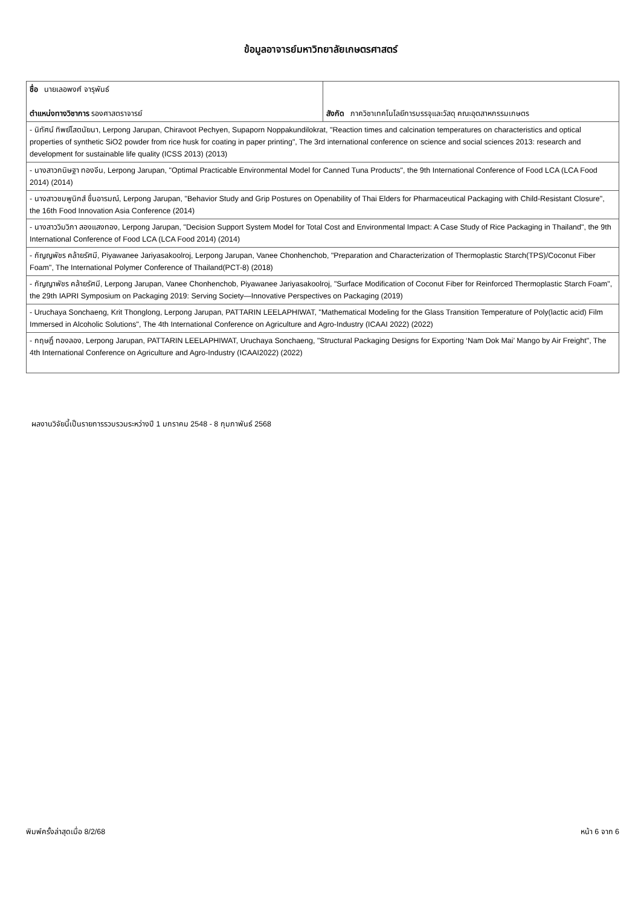ข้อมูลอาจารย์มหาวิทยาลัยเกษตรศาสตร์
| ชื่อ นายเลอพงศ์ จารุพันธ์ ตำแหน่งทางวิชาการ รองศาสตราจารย์ | สังกัด ภาควิชาเทคโนโลยีการบรรจุและวัสดุ คณะอุตสาหกรรมเกษตร |
| - นิทัศน์ ทิพย์โสตนัยนา, Lerpong Jarupan, Chiravoot Pechyen, Supaporn Noppakundilokrat, "Reaction times and calcination temperatures on characteristics and optical properties of synthetic SiO2 powder from rice husk for coating in paper printing", The 3rd international conference on science and social sciences 2013: research and development for sustainable life quality (ICSS 2013) (2013) | |
| - นางสาวกนิษฐา ทองจีน, Lerpong Jarupan, "Optimal Practicable Environmental Model for Canned Tuna Products", the 9th International Conference of Food LCA (LCA Food 2014) (2014) | |
| - นางสาวชมพูนิกส์ ชื่นอารมณ์, Lerpong Jarupan, "Behavior Study and Grip Postures on Openability of Thai Elders for Pharmaceutical Packaging with Child-Resistant Closure", the 16th Food Innovation Asia Conference (2014) | |
| - นางสาววิมวิภา สองแสงทอง, Lerpong Jarupan, "Decision Support System Model for Total Cost and Environmental Impact: A Case Study of Rice Packaging in Thailand", the 9th International Conference of Food LCA (LCA Food 2014) (2014) | |
| - กัญญพัชร คล้ายรัศมี, Piyawanee Jariyasakoolroj, Lerpong Jarupan, Vanee Chonhenchob, "Preparation and Characterization of Thermoplastic Starch(TPS)/Coconut Fiber Foam", The International Polymer Conference of Thailand(PCT-8) (2018) | |
| - กัญญาพัชร คล้ายรัศมี, Lerpong Jarupan, Vanee Chonhenchob, Piyawanee Jariyasakoolroj, "Surface Modification of Coconut Fiber for Reinforced Thermoplastic Starch Foam", the 29th IAPRI Symposium on Packaging 2019: Serving Society—Innovative Perspectives on Packaging (2019) | |
| - Uruchaya Sonchaeng, Krit Thonglong, Lerpong Jarupan, PATTARIN LEELAPHIWAT, "Mathematical Modeling for the Glass Transition Temperature of Poly(lactic acid) Film Immersed in Alcoholic Solutions", The 4th International Conference on Agriculture and Agro-Industry (ICAAI 2022) (2022) | |
| - กฤษฎิ์ ทองลอง, Lerpong Jarupan, PATTARIN LEELAPHIWAT, Uruchaya Sonchaeng, "Structural Packaging Designs for Exporting ‘Nam Dok Mai’ Mango by Air Freight", The 4th International Conference on Agriculture and Agro-Industry (ICAAI2022) (2022) | |
ผลงานวิจัยนี้เป็นรายการรวบรวมระหว่างปี 1 มกราคม 2548 - 8 กุมภาพันธ์ 2568
พิมพ์ครั้งล่าสุดเมื่อ 8/2/68 หน้า 6 จาก 6